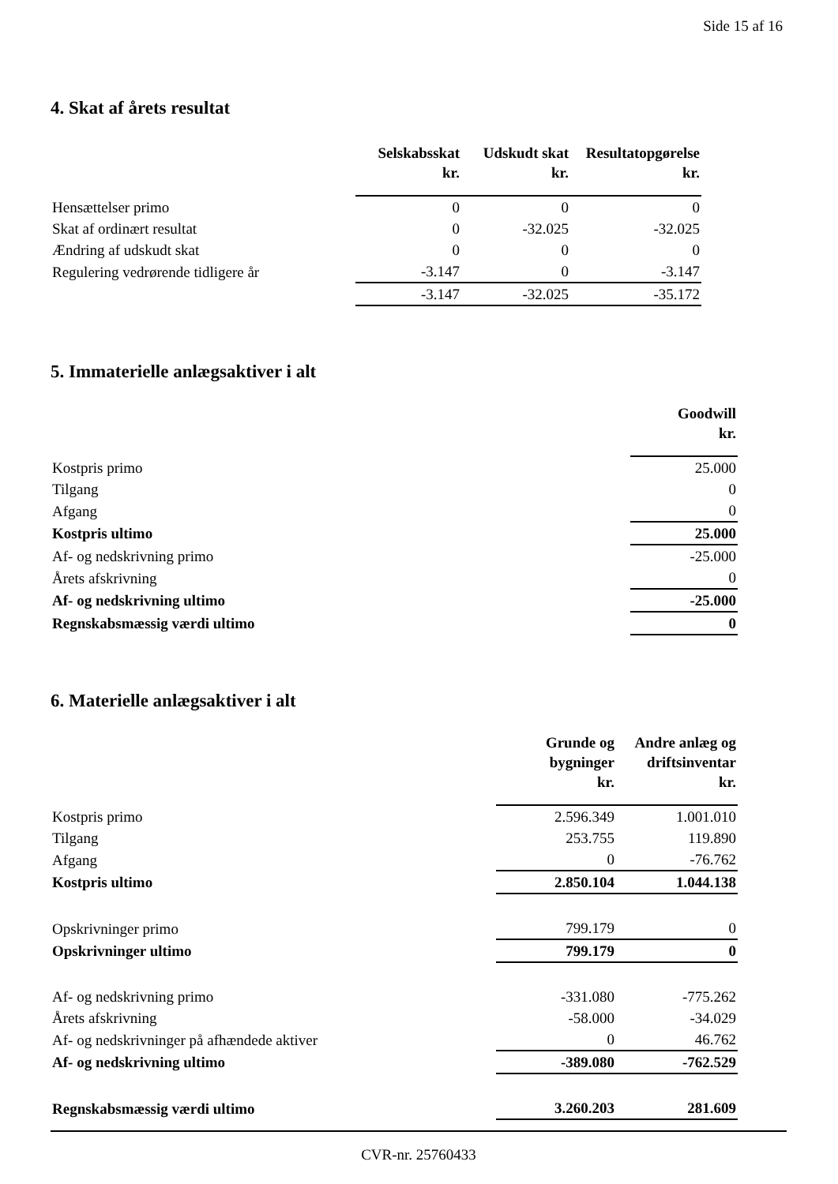Side 15 af 16
4. Skat af årets resultat
| | Selskabsskat kr. | Udskudt skat kr. | Resultatopgørelse kr. |
| --- | --- | --- | --- |
| Hensættelser primo | 0 | 0 | 0 |
| Skat af ordinært resultat | 0 | -32.025 | -32.025 |
| Ændring af udskudt skat | 0 | 0 | 0 |
| Regulering vedrørende tidligere år | -3.147 | 0 | -3.147 |
| | -3.147 | -32.025 | -35.172 |
5. Immaterielle anlægsaktiver i alt
| | Goodwill kr. |
| --- | --- |
| Kostpris primo | 25.000 |
| Tilgang | 0 |
| Afgang | 0 |
| Kostpris ultimo | 25.000 |
| Af- og nedskrivning primo | -25.000 |
| Årets afskrivning | 0 |
| Af- og nedskrivning ultimo | -25.000 |
| Regnskabsmæssig værdi ultimo | 0 |
6. Materielle anlægsaktiver i alt
| | Grunde og bygninger kr. | Andre anlæg og driftsinventar kr. |
| --- | --- | --- |
| Kostpris primo | 2.596.349 | 1.001.010 |
| Tilgang | 253.755 | 119.890 |
| Afgang | 0 | -76.762 |
| Kostpris ultimo | 2.850.104 | 1.044.138 |
| Opskrivninger primo | 799.179 | 0 |
| Opskrivninger ultimo | 799.179 | 0 |
| Af- og nedskrivning primo | -331.080 | -775.262 |
| Årets afskrivning | -58.000 | -34.029 |
| Af- og nedskrivninger på afhændede aktiver | 0 | 46.762 |
| Af- og nedskrivning ultimo | -389.080 | -762.529 |
| Regnskabsmæssig værdi ultimo | 3.260.203 | 281.609 |
CVR-nr. 25760433